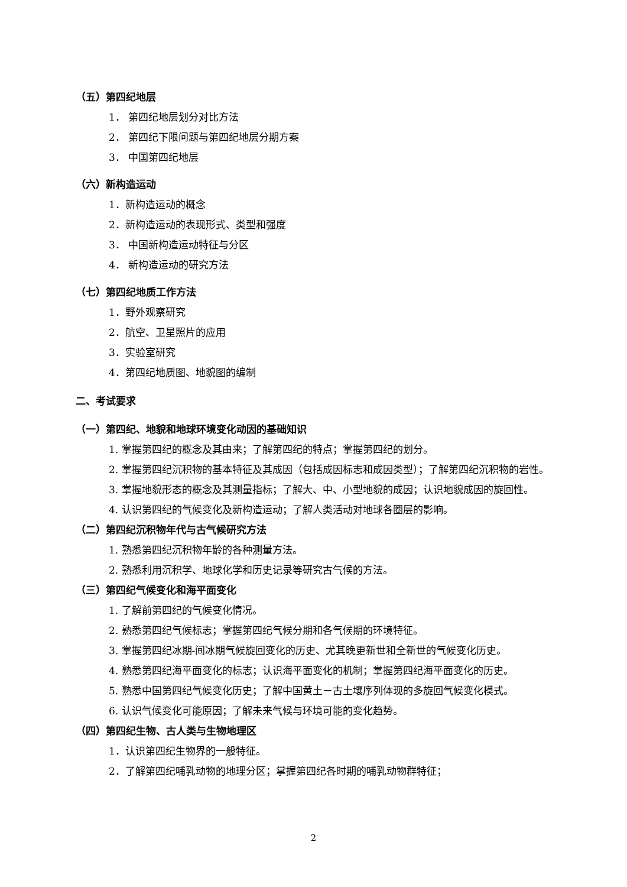（五）第四纪地层
1． 第四纪地层划分对比方法
2． 第四纪下限问题与第四纪地层分期方案
3． 中国第四纪地层
（六）新构造运动
1．新构造运动的概念
2．新构造运动的表现形式、类型和强度
3． 中国新构造运动特征与分区
4． 新构造运动的研究方法
（七）第四纪地质工作方法
1．野外观察研究
2．航空、卫星照片的应用
3．实验室研究
4．第四纪地质图、地貌图的编制
二、考试要求
（一）第四纪、地貌和地球环境变化动因的基础知识
1. 掌握第四纪的概念及其由来；了解第四纪的特点；掌握第四纪的划分。
2. 掌握第四纪沉积物的基本特征及其成因（包括成因标志和成因类型）；了解第四纪沉积物的岩性。
3. 掌握地貌形态的概念及其测量指标；了解大、中、小型地貌的成因；认识地貌成因的旋回性。
4. 认识第四纪的气候变化及新构造运动；了解人类活动对地球各圈层的影响。
（二）第四纪沉积物年代与古气候研究方法
1. 熟悉第四纪沉积物年龄的各种测量方法。
2. 熟悉利用沉积学、地球化学和历史记录等研究古气候的方法。
（三）第四纪气候变化和海平面变化
1. 了解前第四纪的气候变化情况。
2. 熟悉第四纪气候标志；掌握第四纪气候分期和各气候期的环境特征。
3. 掌握第四纪冰期-间冰期气候旋回变化的历史、尤其晚更新世和全新世的气候变化历史。
4. 熟悉第四纪海平面变化的标志；认识海平面变化的机制；掌握第四纪海平面变化的历史。
5. 熟悉中国第四纪气候变化历史；了解中国黄土－古土壤序列体现的多旋回气候变化模式。
6. 认识气候变化可能原因；了解未来气候与环境可能的变化趋势。
（四）第四纪生物、古人类与生物地理区
1．认识第四纪生物界的一般特征。
2．了解第四纪哺乳动物的地理分区；掌握第四纪各时期的哺乳动物群特征；
2